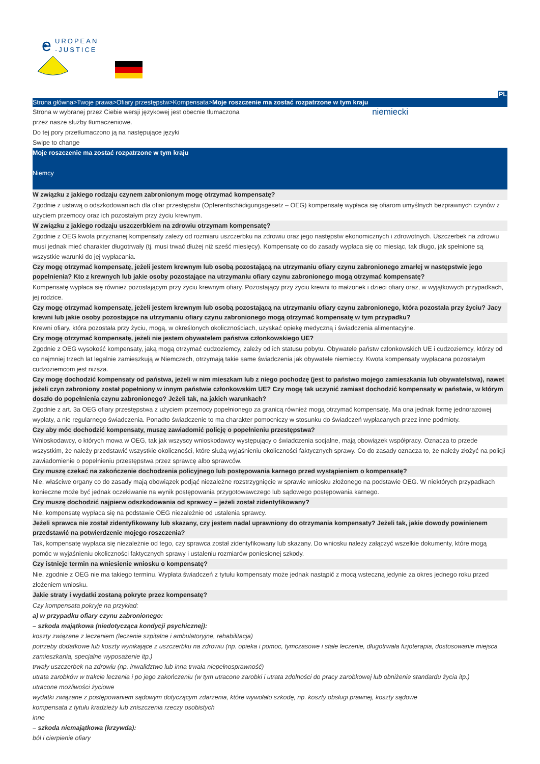e
UROPEAN
-JUSTICE
PL
Strona główna>Twoje prawa>Ofiary przestępstw>Kompensata>Moje roszczenie ma zostać rozpatrzone w tym kraju
Strona w wybranej przez Ciebie wersji językowej jest obecnie tłumaczona
przez nasze służby tłumaczeniowe.
Do tej pory przetłumaczono ją na następujące języki
Swipe to change
niemiecki
Moje roszczenie ma zostać rozpatrzone w tym kraju
Niemcy
W związku z jakiego rodzaju czynem zabronionym mogę otrzymać kompensatę?
Zgodnie z ustawą o odszkodowaniach dla ofiar przestępstw (Opferentschädigungsgesetz – OEG) kompensatę wypłaca się ofiarom umyślnych bezprawnych czynów z użyciem przemocy oraz ich pozostałym przy życiu krewnym.
W związku z jakiego rodzaju uszczerbkiem na zdrowiu otrzymam kompensatę?
Zgodnie z OEG kwota przyznanej kompensaty zależy od rozmiaru uszczerbku na zdrowiu oraz jego następstw ekonomicznych i zdrowotnych. Uszczerbek na zdrowiu musi jednak mieć charakter długotrwały (tj. musi trwać dłużej niż sześć miesięcy). Kompensatę co do zasady wypłaca się co miesiąc, tak długo, jak spełnione są wszystkie warunki do jej wypłacania.
Czy mogę otrzymać kompensatę, jeżeli jestem krewnym lub osobą pozostającą na utrzymaniu ofiary czynu zabronionego zmarłej w następstwie jego popełnienia? Kto z krewnych lub jakie osoby pozostające na utrzymaniu ofiary czynu zabronionego mogą otrzymać kompensatę?
Kompensatę wypłaca się również pozostającym przy życiu krewnym ofiary. Pozostający przy życiu krewni to małżonek i dzieci ofiary oraz, w wyjątkowych przypadkach, jej rodzice.
Czy mogę otrzymać kompensatę, jeżeli jestem krewnym lub osobą pozostającą na utrzymaniu ofiary czynu zabronionego, która pozostała przy życiu? Jacy krewni lub jakie osoby pozostające na utrzymaniu ofiary czynu zabronionego mogą otrzymać kompensatę w tym przypadku?
Krewni ofiary, która pozostała przy życiu, mogą, w określonych okolicznościach, uzyskać opiekę medyczną i świadczenia alimentacyjne.
Czy mogę otrzymać kompensatę, jeżeli nie jestem obywatelem państwa członkowskiego UE?
Zgodnie z OEG wysokość kompensaty, jaką mogą otrzymać cudzoziemcy, zależy od ich statusu pobytu. Obywatele państw członkowskich UE i cudzoziemcy, którzy od co najmniej trzech lat legalnie zamieszkują w Niemczech, otrzymają takie same świadczenia jak obywatele niemieccy. Kwota kompensaty wypłacana pozostałym cudzoziemcom jest niższa.
Czy mogę dochodzić kompensaty od państwa, jeżeli w nim mieszkam lub z niego pochodzę (jest to państwo mojego zamieszkania lub obywatelstwa), nawet jeżeli czyn zabroniony został popełniony w innym państwie członkowskim UE? Czy mogę tak uczynić zamiast dochodzić kompensaty w państwie, w którym doszło do popełnienia czynu zabronionego? Jeżeli tak, na jakich warunkach?
Zgodnie z art. 3a OEG ofiary przestępstwa z użyciem przemocy popełnionego za granicą również mogą otrzymać kompensatę. Ma ona jednak formę jednorazowej wypłaty, a nie regularnego świadczenia. Ponadto świadczenie to ma charakter pomocniczy w stosunku do świadczeń wypłacanych przez inne podmioty.
Czy aby móc dochodzić kompensaty, muszę zawiadomić policję o popełnieniu przestępstwa?
Wnioskodawcy, o których mowa w OEG, tak jak wszyscy wnioskodawcy występujący o świadczenia socjalne, mają obowiązek współpracy. Oznacza to przede wszystkim, że należy przedstawić wszystkie okoliczności, które służą wyjaśnieniu okoliczności faktycznych sprawy. Co do zasady oznacza to, że należy złożyć na policji zawiadomienie o popełnieniu przestępstwa przez sprawcę albo sprawców.
Czy muszę czekać na zakończenie dochodzenia policyjnego lub postępowania karnego przed wystąpieniem o kompensatę?
Nie, właściwe organy co do zasady mają obowiązek podjąć niezależne rozstrzygnięcie w sprawie wniosku złożonego na podstawie OEG. W niektórych przypadkach konieczne może być jednak oczekiwanie na wynik postępowania przygotowawczego lub sądowego postępowania karnego.
Czy muszę dochodzić najpierw odszkodowania od sprawcy – jeżeli został zidentyfikowany?
Nie, kompensatę wypłaca się na podstawie OEG niezależnie od ustalenia sprawcy.
Jeżeli sprawca nie został zidentyfikowany lub skazany, czy jestem nadal uprawniony do otrzymania kompensaty? Jeżeli tak, jakie dowody powinienem przedstawić na potwierdzenie mojego roszczenia?
Tak, kompensatę wypłaca się niezależnie od tego, czy sprawca został zidentyfikowany lub skazany. Do wniosku należy załączyć wszelkie dokumenty, które mogą pomóc w wyjaśnieniu okoliczności faktycznych sprawy i ustaleniu rozmiarów poniesionej szkody.
Czy istnieje termin na wniesienie wniosku o kompensatę?
Nie, zgodnie z OEG nie ma takiego terminu. Wypłata świadczeń z tytułu kompensaty może jednak nastąpić z mocą wsteczną jedynie za okres jednego roku przed złożeniem wniosku.
Jakie straty i wydatki zostaną pokryte przez kompensatę?
Czy kompensata pokryje na przykład:
a) w przypadku ofiary czynu zabronionego:
– szkoda majątkowa (niedotycząca kondycji psychicznej):
koszty związane z leczeniem (leczenie szpitalne i ambulatoryjne, rehabilitacja)
potrzeby dodatkowe lub koszty wynikające z uszczerbku na zdrowiu (np. opieka i pomoc, tymczasowe i stałe leczenie, długotrwała fizjoterapia, dostosowanie miejsca zamieszkania, specjalne wyposażenie itp.)
trwały uszczerbek na zdrowiu (np. inwalidztwo lub inna trwała niepełnosprawność)
utrata zarobków w trakcie leczenia i po jego zakończeniu (w tym utracone zarobki i utrata zdolności do pracy zarobkowej lub obniżenie standardu życia itp.)
utracone możliwości życiowe
wydatki związane z postępowaniem sądowym dotyczącym zdarzenia, które wywołało szkodę, np. koszty obsługi prawnej, koszty sądowe
kompensata z tytułu kradzieży lub zniszczenia rzeczy osobistych
inne
– szkoda niemajątkowa (krzywda):
ból i cierpienie ofiary